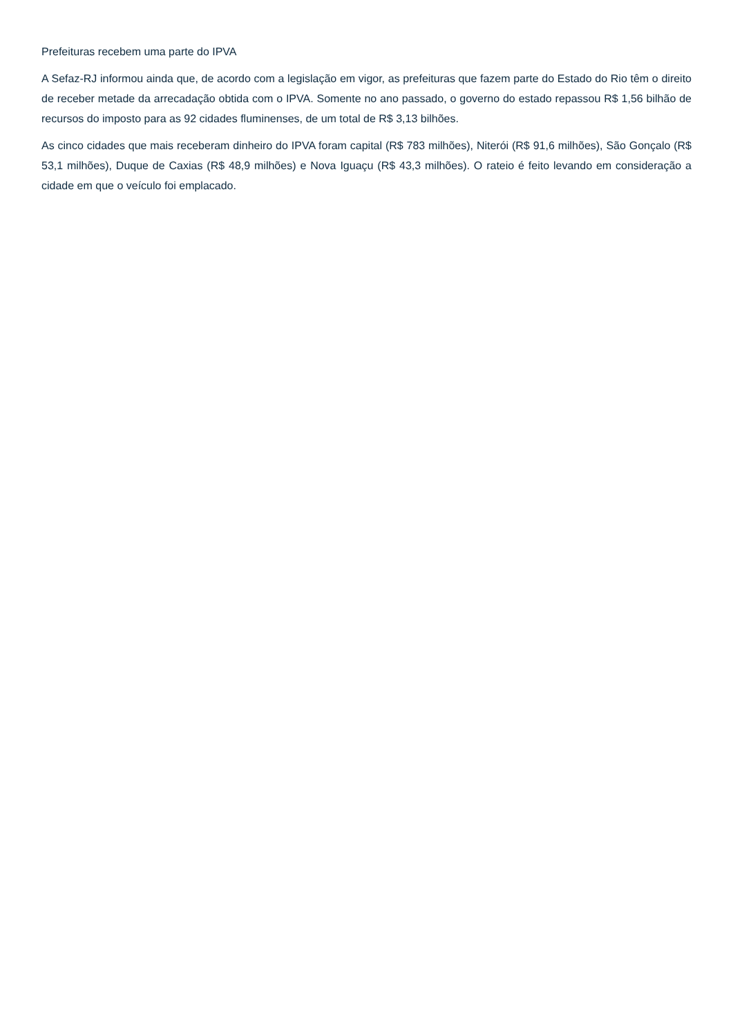Prefeituras recebem uma parte do IPVA
A Sefaz-RJ informou ainda que, de acordo com a legislação em vigor, as prefeituras que fazem parte do Estado do Rio têm o direito de receber metade da arrecadação obtida com o IPVA. Somente no ano passado, o governo do estado repassou R$ 1,56 bilhão de recursos do imposto para as 92 cidades fluminenses, de um total de R$ 3,13 bilhões.
As cinco cidades que mais receberam dinheiro do IPVA foram capital (R$ 783 milhões), Niterói (R$ 91,6 milhões), São Gonçalo (R$ 53,1 milhões), Duque de Caxias (R$ 48,9 milhões) e Nova Iguaçu (R$ 43,3 milhões). O rateio é feito levando em consideração a cidade em que o veículo foi emplacado.